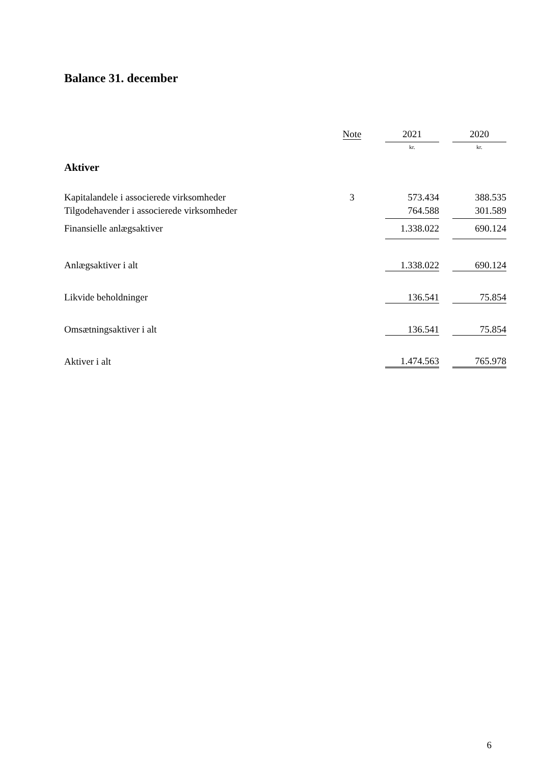Balance 31. december
| | Note | | 2021 | | 2020 |
| --- | --- | --- | --- | --- | --- |
| | | | kr. | | kr. |
| Aktiver | | | | | |
| Kapitalandele i associerede virksomheder | 3 | | 573.434 | | 388.535 |
| Tilgodehavender i associerede virksomheder | | | 764.588 | | 301.589 |
| Finansielle anlægsaktiver | | | 1.338.022 | | 690.124 |
| Anlægsaktiver i alt | | | 1.338.022 | | 690.124 |
| Likvide beholdninger | | | 136.541 | | 75.854 |
| Omsætningsaktiver i alt | | | 136.541 | | 75.854 |
| Aktiver i alt | | | 1.474.563 | | 765.978 |
6